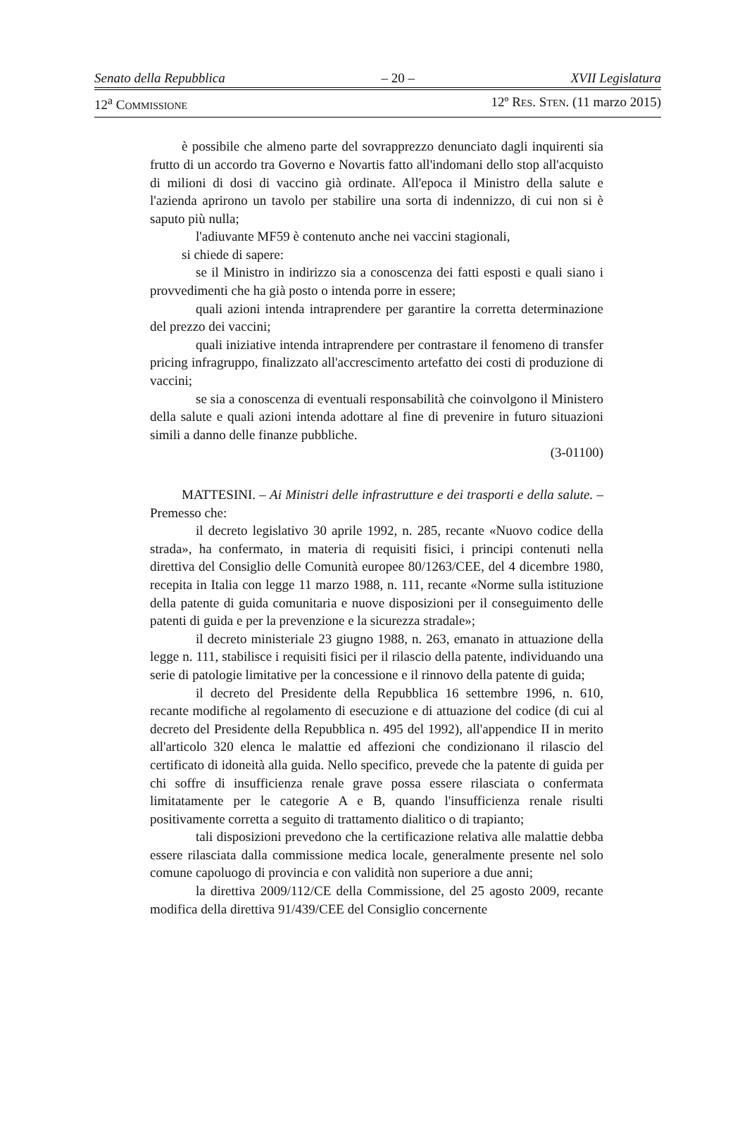Senato della Repubblica – 20 – XVII Legislatura
12<sup>a</sup> COMMISSIONE 12º RES. STEN. (11 marzo 2015)
è possibile che almeno parte del sovrapprezzo denunciato dagli inquirenti sia frutto di un accordo tra Governo e Novartis fatto all'indomani dello stop all'acquisto di milioni di dosi di vaccino già ordinate. All'epoca il Ministro della salute e l'azienda aprirono un tavolo per stabilire una sorta di indennizzo, di cui non si è saputo più nulla;
l'adiuvante MF59 è contenuto anche nei vaccini stagionali,
si chiede di sapere:
se il Ministro in indirizzo sia a conoscenza dei fatti esposti e quali siano i provvedimenti che ha già posto o intenda porre in essere;
quali azioni intenda intraprendere per garantire la corretta determinazione del prezzo dei vaccini;
quali iniziative intenda intraprendere per contrastare il fenomeno di transfer pricing infragruppo, finalizzato all'accrescimento artefatto dei costi di produzione di vaccini;
se sia a conoscenza di eventuali responsabilità che coinvolgono il Ministero della salute e quali azioni intenda adottare al fine di prevenire in futuro situazioni simili a danno delle finanze pubbliche.
(3-01100)
MATTESINI. – Ai Ministri delle infrastrutture e dei trasporti e della salute. – Premesso che:
il decreto legislativo 30 aprile 1992, n. 285, recante «Nuovo codice della strada», ha confermato, in materia di requisiti fisici, i principi contenuti nella direttiva del Consiglio delle Comunità europee 80/1263/CEE, del 4 dicembre 1980, recepita in Italia con legge 11 marzo 1988, n. 111, recante «Norme sulla istituzione della patente di guida comunitaria e nuove disposizioni per il conseguimento delle patenti di guida e per la prevenzione e la sicurezza stradale»;
il decreto ministeriale 23 giugno 1988, n. 263, emanato in attuazione della legge n. 111, stabilisce i requisiti fisici per il rilascio della patente, individuando una serie di patologie limitative per la concessione e il rinnovo della patente di guida;
il decreto del Presidente della Repubblica 16 settembre 1996, n. 610, recante modifiche al regolamento di esecuzione e di attuazione del codice (di cui al decreto del Presidente della Repubblica n. 495 del 1992), all'appendice II in merito all'articolo 320 elenca le malattie ed affezioni che condizionano il rilascio del certificato di idoneità alla guida. Nello specifico, prevede che la patente di guida per chi soffre di insufficienza renale grave possa essere rilasciata o confermata limitatamente per le categorie A e B, quando l'insufficienza renale risulti positivamente corretta a seguito di trattamento dialitico o di trapianto;
tali disposizioni prevedono che la certificazione relativa alle malattie debba essere rilasciata dalla commissione medica locale, generalmente presente nel solo comune capoluogo di provincia e con validità non superiore a due anni;
la direttiva 2009/112/CE della Commissione, del 25 agosto 2009, recante modifica della direttiva 91/439/CEE del Consiglio concernente